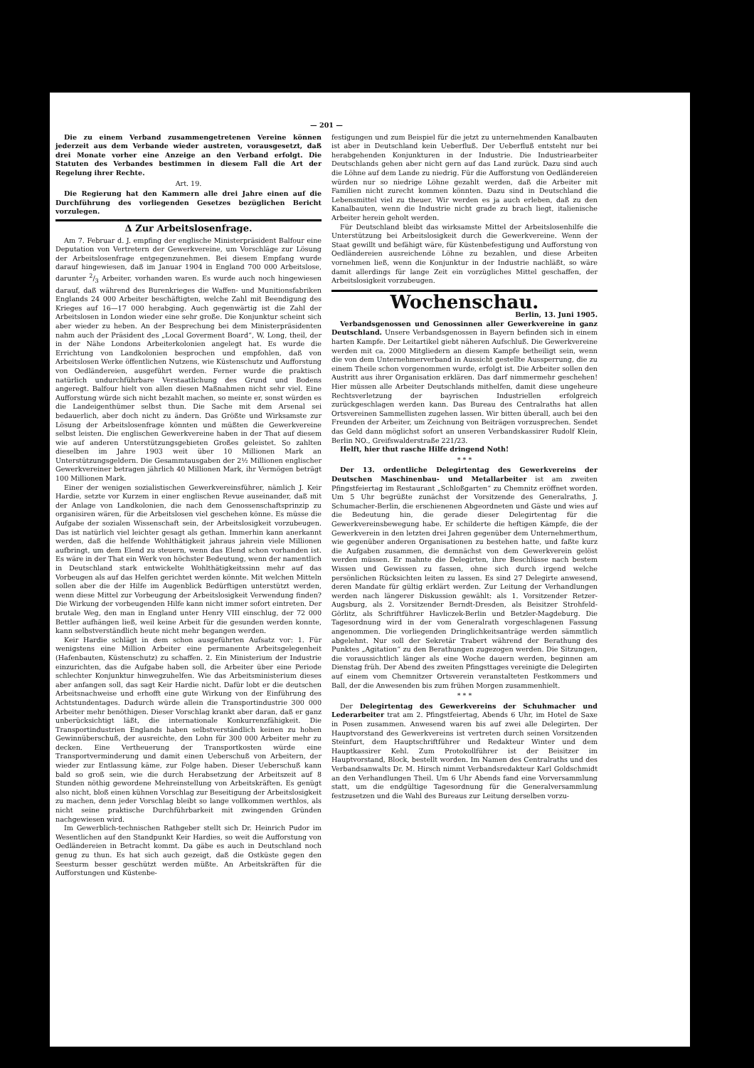— 201 —
Die zu einem Verband zusammengetretenen Vereine können jederzeit aus dem Verbande wieder austreten, vorausgesetzt, daß drei Monate vorher eine Anzeige an den Verband erfolgt. Die Statuten des Verbandes bestimmen in diesem Fall die Art der Regelung ihrer Rechte.
Art. 19.
Die Regierung hat den Kammern alle drei Jahre einen auf die Durchführung des vorliegenden Gesetzes bezüglichen Bericht vorzulegen.
Δ Zur Arbeitslosenfrage.
Am 7. Februar d. J. empfing der englische Ministerpräsident Balfour eine Deputation von Vertretern der Gewerkvereine, um Vorschläge zur Lösung der Arbeitslosenfrage entgegenzunehmen. Bei diesem Empfang wurde darauf hingewiesen, daß im Januar 1904 in England 700 000 Arbeitslose, darunter 2/3 Arbeiter, vorhanden waren. Es wurde auch noch hingewiesen darauf, daß während des Burenkrieges die Waffen- und Munitionsfabriken Englands 24 000 Arbeiter beschäftigten, welche Zahl mit Beendigung des Krieges auf 16—17 000 herabging. Auch gegenwärtig ist die Zahl der Arbeitslosen in London wieder eine sehr große. Die Konjunktur scheint sich aber wieder zu heben. An der Besprechung bei dem Ministerpräsidenten nahm auch der Präsident des „Local Goverment Board“, W. Long, theil, der in der Nähe Londons Arbeiterkolonien angelegt hat. Es wurde die Errichtung von Landkolonien besprochen und empfohlen, daß von Arbeitslosen Werke öffentlichen Nutzens, wie Küstenschutz und Aufforstung von Oedländereien, ausgeführt werden. Ferner wurde die praktisch natürlich undurchführbare Verstaatlichung des Grund und Bodens angeregt. Balfour hielt von allen diesen Maßnahmen nicht sehr viel. Eine Aufforstung würde sich nicht bezahlt machen, so meinte er, sonst würden es die Landeigenthümer selbst thun. Die Sache mit dem Arsenal sei bedauerlich, aber doch nicht zu ändern. Das Größte und Wirksamste zur Lösung der Arbeitslosenfrage könnten und müßten die Gewerkvereine selbst leisten. Die englischen Gewerkvereine haben in der That auf diesem wie auf anderen Unterstützungsgebieten Großes geleistet. So zahlten dieselben im Jahre 1903 weit über 10 Millionen Mark an Unterstützungsgeldern. Die Gesammtausgaben der 2½ Millionen englischer Gewerkvereiner betragen jährlich 40 Millionen Mark, ihr Vermögen beträgt 100 Millionen Mark.
Einer der wenigen sozialistischen Gewerkvereinsführer, nämlich J. Keir Hardie, setzte vor Kurzem in einer englischen Revue auseinander, daß mit der Anlage von Landkolonien, die nach dem Genossenschaftsprinzip zu organisiren wären, für die Arbeitslosen viel geschehen könne. Es müsse die Aufgabe der sozialen Wissenschaft sein, der Arbeitslosigkeit vorzubeugen. Das ist natürlich viel leichter gesagt als gethan. Immerhin kann anerkannt werden, daß die helfende Wohlthätigkeit jahraus jahrein viele Millionen aufbringt, um dem Elend zu steuern, wenn das Elend schon vorhanden ist. Es wäre in der That ein Werk von höchster Bedeutung, wenn der namentlich in Deutschland stark entwickelte Wohlthätigkeitssinn mehr auf das Vorbeugen als auf das Helfen gerichtet werden könnte. Mit welchen Mitteln sollen aber die der Hilfe im Augenblick Bedürftigen unterstützt werden, wenn diese Mittel zur Vorbeugung der Arbeitslosigkeit Verwendung finden? Die Wirkung der vorbeugenden Hilfe kann nicht immer sofort eintreten. Der brutale Weg, den man in England unter Henry VIII einschlug, der 72 000 Bettler aufhängen ließ, weil keine Arbeit für die gesunden werden konnte, kann selbstverständlich heute nicht mehr begangen werden.
Keir Hardie schlägt in dem schon ausgeführten Aufsatz vor: 1. Für wenigstens eine Million Arbeiter eine permanente Arbeitsgelegenheit (Hafenbauten, Küstenschutz) zu schaffen. 2. Ein Ministerium der Industrie einzurichten, das die Aufgabe haben soll, die Arbeiter über eine Periode schlechter Konjunktur hinwegzuhelfen. Wie das Arbeitsministerium dieses aber anfangen soll, das sagt Keir Hardie nicht. Dafür lobt er die deutschen Arbeitsnachweise und erhofft eine gute Wirkung von der Einführung des Achtstundentages. Dadurch würde allein die Transportindustrie 300 000 Arbeiter mehr benöthigen. Dieser Vorschlag krankt aber daran, daß er ganz unberücksichtigt läßt, die internationale Konkurrenzfähigkeit. Die Transportindustrien Englands haben selbstverständlich keinen zu hohen Gewinnüberschuß, der ausreichte, den Lohn für 300 000 Arbeiter mehr zu decken. Eine Vertheuerung der Transportkosten würde eine Transportverminderung und damit einen Ueberschuß von Arbeitern, der wieder zur Entlassung käme, zur Folge haben. Dieser Ueberschuß kann bald so groß sein, wie die durch Herabsetzung der Arbeitszeit auf 8 Stunden nöthig gewordene Mehreinstellung von Arbeitskräften. Es genügt also nicht, bloß einen kühnen Vorschlag zur Beseitigung der Arbeitslosigkeit zu machen, denn jeder Vorschlag bleibt so lange vollkommen werthlos, als nicht seine praktische Durchführbarkeit mit zwingenden Gründen nachgewiesen wird.
Im Gewerblich-technischen Rathgeber stellt sich Dr. Heinrich Pudor im Wesentlichen auf den Standpunkt Keir Hardies, so weit die Aufforstung von Oedländereien in Betracht kommt. Da gäbe es auch in Deutschland noch genug zu thun. Es hat sich auch gezeigt, daß die Ostküste gegen den Seesturm besser geschützt werden müßte. An Arbeitskräften für die Aufforstungen und Küstenbe-
festigungen und zum Beispiel für die jetzt zu unternehmenden Kanalbauten ist aber in Deutschland kein Ueberfluß. Der Ueberfluß entsteht nur bei herabgehenden Konjunkturen in der Industrie. Die Industriearbeiter Deutschlands gehen aber nicht gern auf das Land zurück. Dazu sind auch die Löhne auf dem Lande zu niedrig. Für die Aufforstung von Oedländereien würden nur so niedrige Löhne gezahlt werden, daß die Arbeiter mit Familien nicht zurecht kommen könnten. Dazu sind in Deutschland die Lebensmittel viel zu theuer. Wir werden es ja auch erleben, daß zu den Kanalbauten, wenn die Industrie nicht grade zu brach liegt, italienische Arbeiter herein geholt werden.
Für Deutschland bleibt das wirksamste Mittel der Arbeitslosenhilfe die Unterstützung bei Arbeitslosigkeit durch die Gewerkvereine. Wenn der Staat gewillt und befähigt wäre, für Küstenbefestigung und Aufforstung von Oedländereien ausreichende Löhne zu bezahlen, und diese Arbeiten vornehmen ließ, wenn die Konjunktur in der Industrie nachläßt, so wäre damit allerdings für lange Zeit ein vorzügliches Mittel geschaffen, der Arbeitslosigkeit vorzubeugen.
Wochenschau.
Berlin, 13. Juni 1905.
Verbandsgenossen und Genossinnen aller Gewerkvereine in ganz Deutschland. Unsere Verbandsgenossen in Bayern befinden sich in einem harten Kampfe. Der Leitartikel giebt näheren Aufschluß. Die Gewerkvereine werden mit ca. 2000 Mitgliedern an diesem Kampfe betheiligt sein, wenn die von dem Unternehmerverband in Aussicht gestellte Aussperrung, die zu einem Theile schon vorgenommen wurde, erfolgt ist. Die Arbeiter sollen den Austritt aus ihrer Organisation erklären. Das darf nimmermehr geschehen! Hier müssen alle Arbeiter Deutschlands mithelfen, damit diese ungeheure Rechtsverletzung der bayrischen Industriellen erfolgreich zurückgeschlagen werden kann. Das Bureau des Centralraths hat allen Ortsvereinen Sammellisten zugehen lassen. Wir bitten überall, auch bei den Freunden der Arbeiter, um Zeichnung von Beiträgen vorzusprechen. Sendet das Geld dann möglichst sofort an unseren Verbandskassirer Rudolf Klein, Berlin NO., Greifswalderstraße 221/23.
Helft, hier thut rasche Hilfe dringend Noth!
* * *
Der 13. ordentliche Delegirtentag des Gewerkvereins der Deutschen Maschinenbau- und Metallarbeiter ist am zweiten Pfingstfeiertag im Restaurant „Schloßgarten“ zu Chemnitz eröffnet worden. Um 5 Uhr begrüßte zunächst der Vorsitzende des Generalraths, J. Schumacher-Berlin, die erschienenen Abgeordneten und Gäste und wies auf die Bedeutung hin, die gerade dieser Delegirtentag für die Gewerkvereinsbewegung habe. Er schilderte die heftigen Kämpfe, die der Gewerkverein in den letzten drei Jahren gegenüber dem Unternehmerthum, wie gegenüber anderen Organisationen zu bestehen hatte, und faßte kurz die Aufgaben zusammen, die demnächst von dem Gewerkverein gelöst werden müssen. Er mahnte die Delegirten, ihre Beschlüsse nach bestem Wissen und Gewissen zu fassen, ohne sich durch irgend welche persönlichen Rücksichten leiten zu lassen. Es sind 27 Delegirte anwesend, deren Mandate für gültig erklärt werden. Zur Leitung der Verhandlungen werden nach längerer Diskussion gewählt: als 1. Vorsitzender Retzer-Augsburg, als 2. Vorsitzender Berndt-Dresden, als Beisitzer Strohfeld-Görlitz, als Schriftführer Havliczek-Berlin und Betzler-Magdeburg. Die Tagesordnung wird in der vom Generalrath vorgeschlagenen Fassung angenommen. Die vorliegenden Dringlichkeitsanträge werden sämmtlich abgelehnt. Nur soll der Sekretär Trabert während der Berathung des Punktes „Agitation“ zu den Berathungen zugezogen werden. Die Sitzungen, die voraussichtlich länger als eine Woche dauern werden, beginnen am Dienstag früh. Der Abend des zweiten Pfingsttages vereinigte die Delegirten auf einem vom Chemnitzer Ortsverein veranstalteten Festkommers und Ball, der die Anwesenden bis zum frühen Morgen zusammenhielt.
* * *
Der Delegirtentag des Gewerkvereins der Schuhmacher und Lederarbeiter trat am 2. Pfingstfeiertag, Abends 6 Uhr, im Hotel de Saxe in Posen zusammen. Anwesend waren bis auf zwei alle Delegirten. Der Hauptvorstand des Gewerkvereins ist vertreten durch seinen Vorsitzenden Steinfurt, dem Hauptschriftführer und Redakteur Winter und dem Hauptkassirer Kehl. Zum Protokollführer ist der Beisitzer im Hauptvorstand, Block, bestellt worden. Im Namen des Centralraths und des Verbandsanwalts Dr. M. Hirsch nimmt Verbandsredakteur Karl Goldschmidt an den Verhandlungen Theil. Um 6 Uhr Abends fand eine Vorversammlung statt, um die endgültige Tagesordnung für die Generalversammlung festzusetzen und die Wahl des Bureaus zur Leitung derselben vorzu-